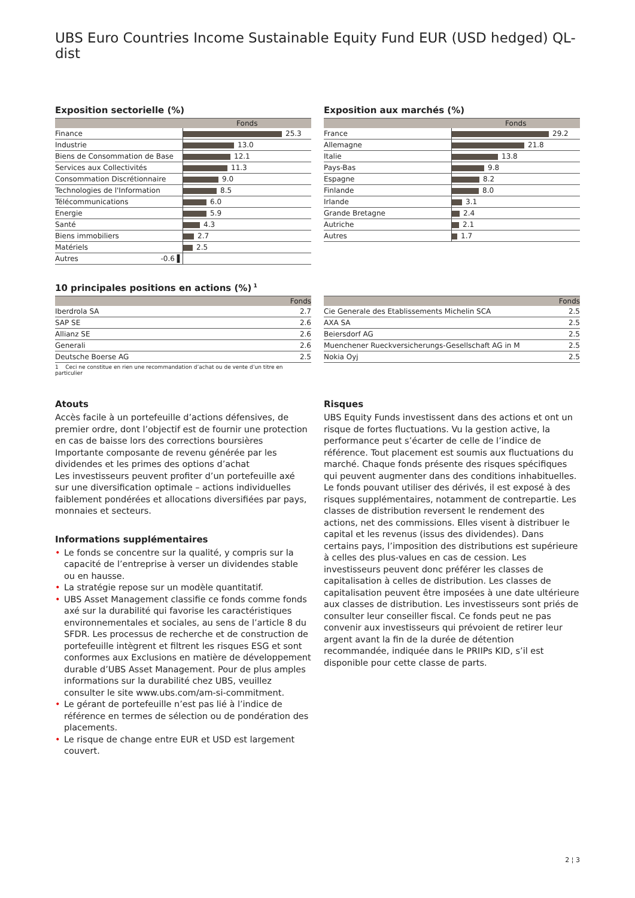UBS Euro Countries Income Sustainable Equity Fund EUR (USD hedged) QL-dist
Exposition sectorielle (%)
| | Fonds |
| --- | --- |
| Finance | 25.3 |
| Industrie | 13.0 |
| Biens de Consommation de Base | 12.1 |
| Services aux Collectivités | 11.3 |
| Consommation Discrétionnaire | 9.0 |
| Technologies de l'Information | 8.5 |
| Télécommunications | 6.0 |
| Energie | 5.9 |
| Santé | 4.3 |
| Biens immobiliers | 2.7 |
| Matériels | 2.5 |
| Autres -0.6 ▌ | |
Exposition aux marchés (%)
| | Fonds |
| --- | --- |
| France | 29.2 |
| Allemagne | 21.8 |
| Italie | 13.8 |
| Pays-Bas | 9.8 |
| Espagne | 8.2 |
| Finlande | 8.0 |
| Irlande | 3.1 |
| Grande Bretagne | 2.4 |
| Autriche | 2.1 |
| Autres | 1.7 |
10 principales positions en actions (%)<sup>1</sup>
| | Fonds |
| --- | --- |
| Iberdrola SA | 2.7 |
| SAP SE | 2.6 |
| Allianz SE | 2.6 |
| Generali | 2.6 |
| Deutsche Boerse AG | 2.5 |
1 Ceci ne constitue en rien une recommandation d’achat ou de vente d’un titre en particulier
| | Fonds |
| --- | --- |
| Cie Generale des Etablissements Michelin SCA | 2.5 |
| AXA SA | 2.5 |
| Beiersdorf AG | 2.5 |
| Muenchener Rueckversicherungs-Gesellschaft AG in M | 2.5 |
| Nokia Oyj | 2.5 |
Atouts
Accès facile à un portefeuille d’actions défensives, de premier ordre, dont l’objectif est de fournir une protection en cas de baisse lors des corrections boursières
Importante composante de revenu générée par les dividendes et les primes des options d’achat
Les investisseurs peuvent profiter d’un portefeuille axé sur une diversification optimale – actions individuelles faiblement pondérées et allocations diversifiées par pays, monnaies et secteurs.
Informations supplémentaires
• Le fonds se concentre sur la qualité, y compris sur la capacité de l’entreprise à verser un dividendes stable ou en hausse.
• La stratégie repose sur un modèle quantitatif.
• UBS Asset Management classifie ce fonds comme fonds axé sur la durabilité qui favorise les caractéristiques environnementales et sociales, au sens de l’article 8 du SFDR. Les processus de recherche et de construction de portefeuille intègrent et filtrent les risques ESG et sont conformes aux Exclusions en matière de développement durable d’UBS Asset Management. Pour de plus amples informations sur la durabilité chez UBS, veuillez consulter le site www.ubs.com/am-si-commitment.
• Le gérant de portefeuille n’est pas lié à l’indice de référence en termes de sélection ou de pondération des placements.
• Le risque de change entre EUR et USD est largement couvert.
Risques
UBS Equity Funds investissent dans des actions et ont un risque de fortes fluctuations. Vu la gestion active, la performance peut s’écarter de celle de l’indice de référence. Tout placement est soumis aux fluctuations du marché. Chaque fonds présente des risques spécifiques qui peuvent augmenter dans des conditions inhabituelles. Le fonds pouvant utiliser des dérivés, il est exposé à des risques supplémentaires, notamment de contrepartie. Les classes de distribution reversent le rendement des actions, net des commissions. Elles visent à distribuer le capital et les revenus (issus des dividendes). Dans certains pays, l’imposition des distributions est supérieure à celles des plus-values en cas de cession. Les investisseurs peuvent donc préférer les classes de capitalisation à celles de distribution. Les classes de capitalisation peuvent être imposées à une date ultérieure aux classes de distribution. Les investisseurs sont priés de consulter leur conseiller fiscal. Ce fonds peut ne pas convenir aux investisseurs qui prévoient de retirer leur argent avant la fin de la durée de détention recommandée, indiquée dans le PRIIPs KID, s’il est disponible pour cette classe de parts.
2 ¦ 3